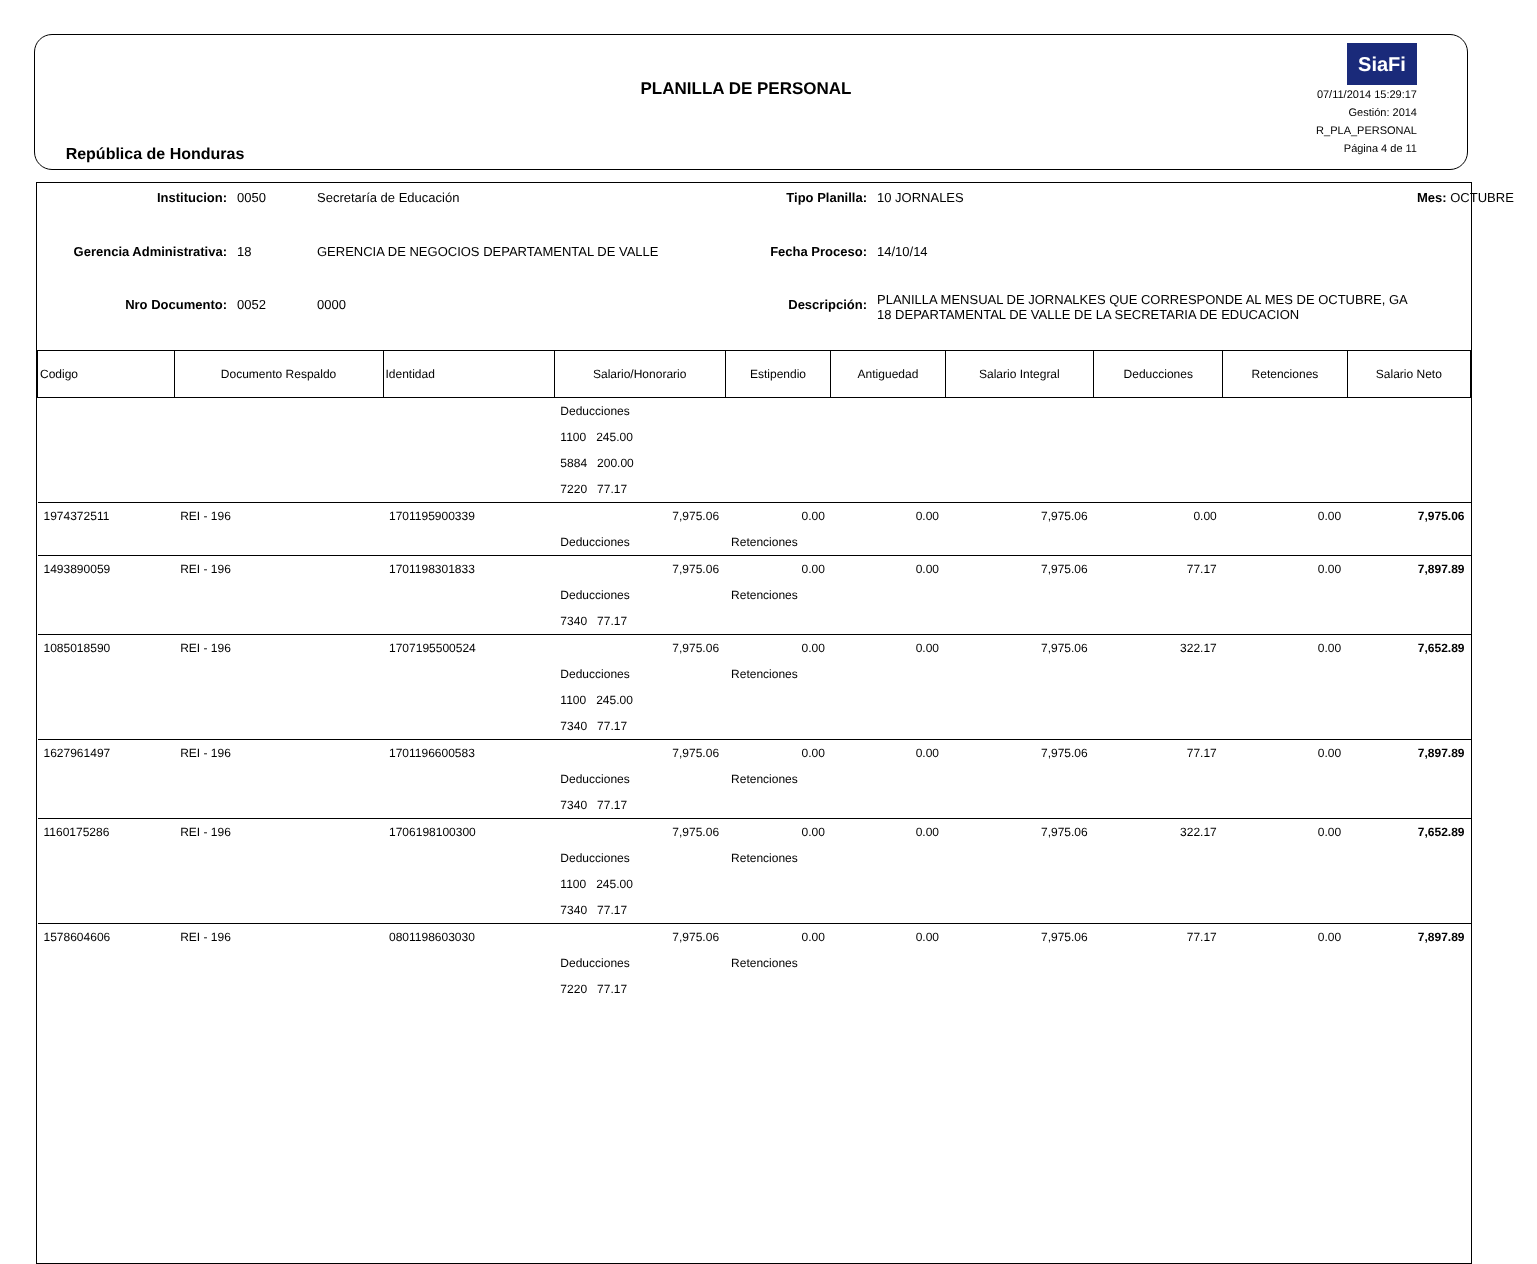República de Honduras
PLANILLA DE PERSONAL
SiaFi
07/11/2014 15:29:17
Gestión: 2014
R_PLA_PERSONAL
Página 4 de 11
Institucion:
0050
Secretaría de Educación
Tipo Planilla:
10 JORNALES
Mes: OCTUBRE
Gerencia Administrativa:
18
GERENCIA DE NEGOCIOS DEPARTAMENTAL DE VALLE
Fecha Proceso:
14/10/14
Nro Documento:
0052
0000
Descripción:
PLANILLA MENSUAL DE JORNALKES QUE CORRESPONDE AL MES DE OCTUBRE, GA 18 DEPARTAMENTAL DE VALLE DE LA SECRETARIA DE EDUCACION
| Codigo | Documento Respaldo | Identidad | Salario/Honorario | Estipendio | Antiguedad | Salario Integral | Deducciones | Retenciones | Salario Neto |
| --- | --- | --- | --- | --- | --- | --- | --- | --- | --- |
| | | | Deducciones | | | | | | |
| | | | 1100 245.00 | | | | | | |
| | | | 5884 200.00 | | | | | | |
| | | | 7220 77.17 | | | | | | |
| 1974372511 | REI - 196 | 1701195900339 | 7,975.06 | 0.00 | 0.00 | 7,975.06 | 0.00 | 0.00 | 7,975.06 |
| | | | Deducciones | Retenciones | | | | | |
| 1493890059 | REI - 196 | 1701198301833 | 7,975.06 | 0.00 | 0.00 | 7,975.06 | 77.17 | 0.00 | 7,897.89 |
| | | | Deducciones | Retenciones | | | | | |
| | | | 7340 77.17 | | | | | | |
| 1085018590 | REI - 196 | 1707195500524 | 7,975.06 | 0.00 | 0.00 | 7,975.06 | 322.17 | 0.00 | 7,652.89 |
| | | | Deducciones | Retenciones | | | | | |
| | | | 1100 245.00 | | | | | | |
| | | | 7340 77.17 | | | | | | |
| 1627961497 | REI - 196 | 1701196600583 | 7,975.06 | 0.00 | 0.00 | 7,975.06 | 77.17 | 0.00 | 7,897.89 |
| | | | Deducciones | Retenciones | | | | | |
| | | | 7340 77.17 | | | | | | |
| 1160175286 | REI - 196 | 1706198100300 | 7,975.06 | 0.00 | 0.00 | 7,975.06 | 322.17 | 0.00 | 7,652.89 |
| | | | Deducciones | Retenciones | | | | | |
| | | | 1100 245.00 | | | | | | |
| | | | 7340 77.17 | | | | | | |
| 1578604606 | REI - 196 | 0801198603030 | 7,975.06 | 0.00 | 0.00 | 7,975.06 | 77.17 | 0.00 | 7,897.89 |
| | | | Deducciones | Retenciones | | | | | |
| | | | 7220 77.17 | | | | | | |